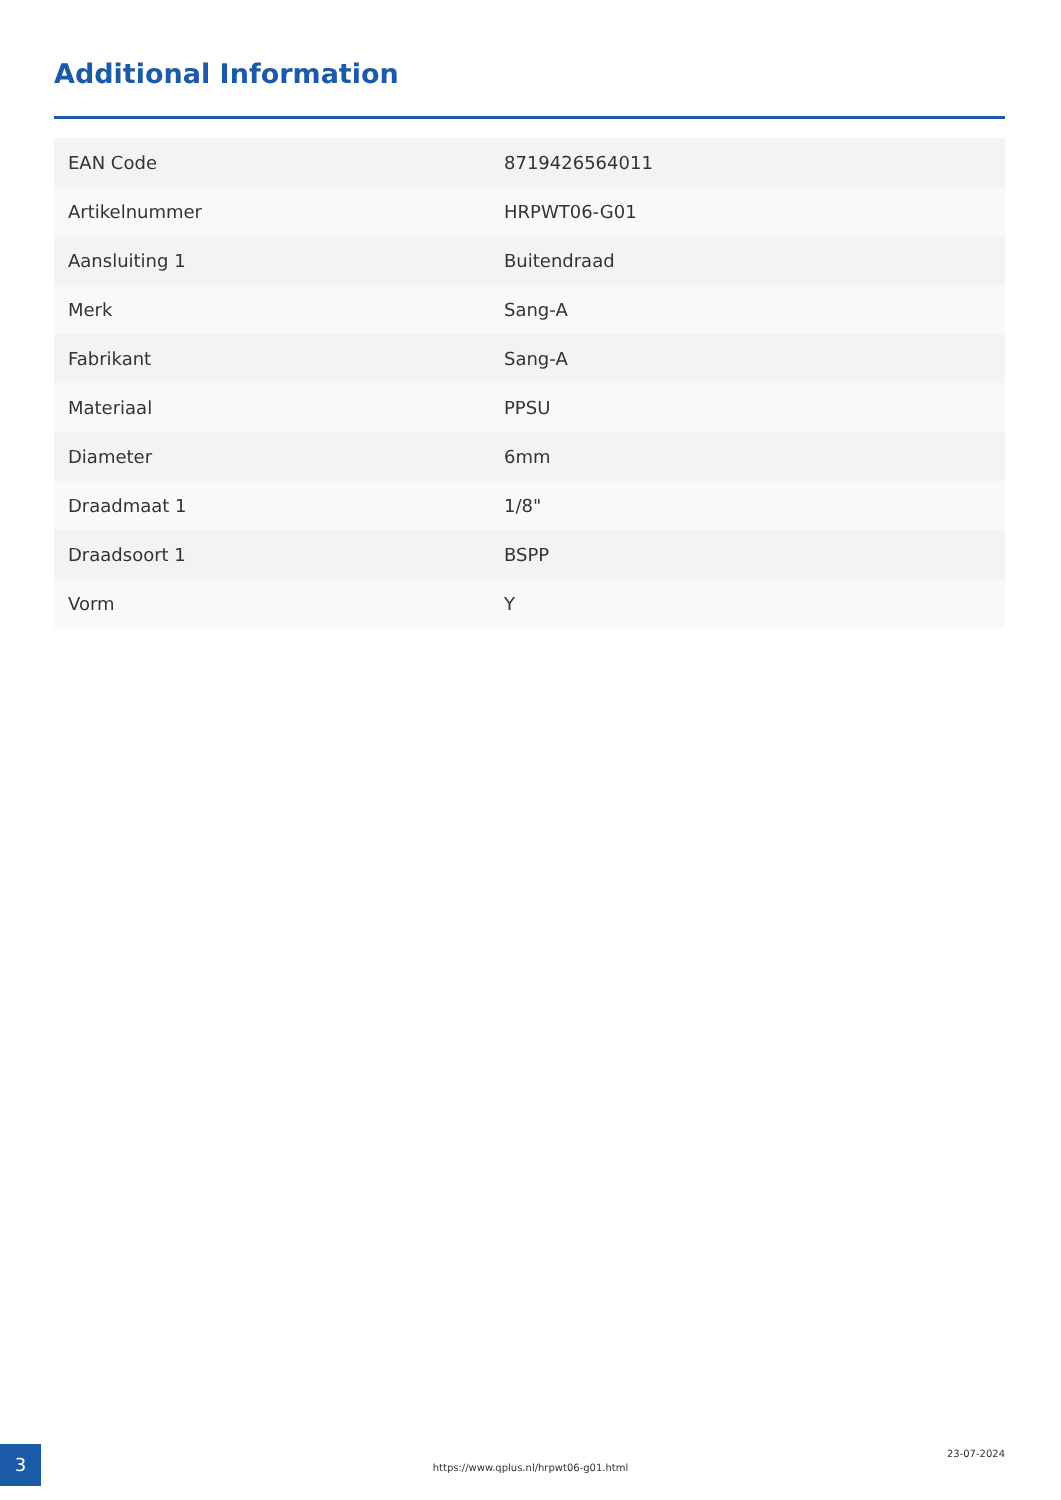Additional Information
| EAN Code | 8719426564011 |
| Artikelnummer | HRPWT06-G01 |
| Aansluiting 1 | Buitendraad |
| Merk | Sang-A |
| Fabrikant | Sang-A |
| Materiaal | PPSU |
| Diameter | 6mm |
| Draadmaat 1 | 1/8" |
| Draadsoort 1 | BSPP |
| Vorm | Y |
3
https://www.qplus.nl/hrpwt06-g01.html
23-07-2024